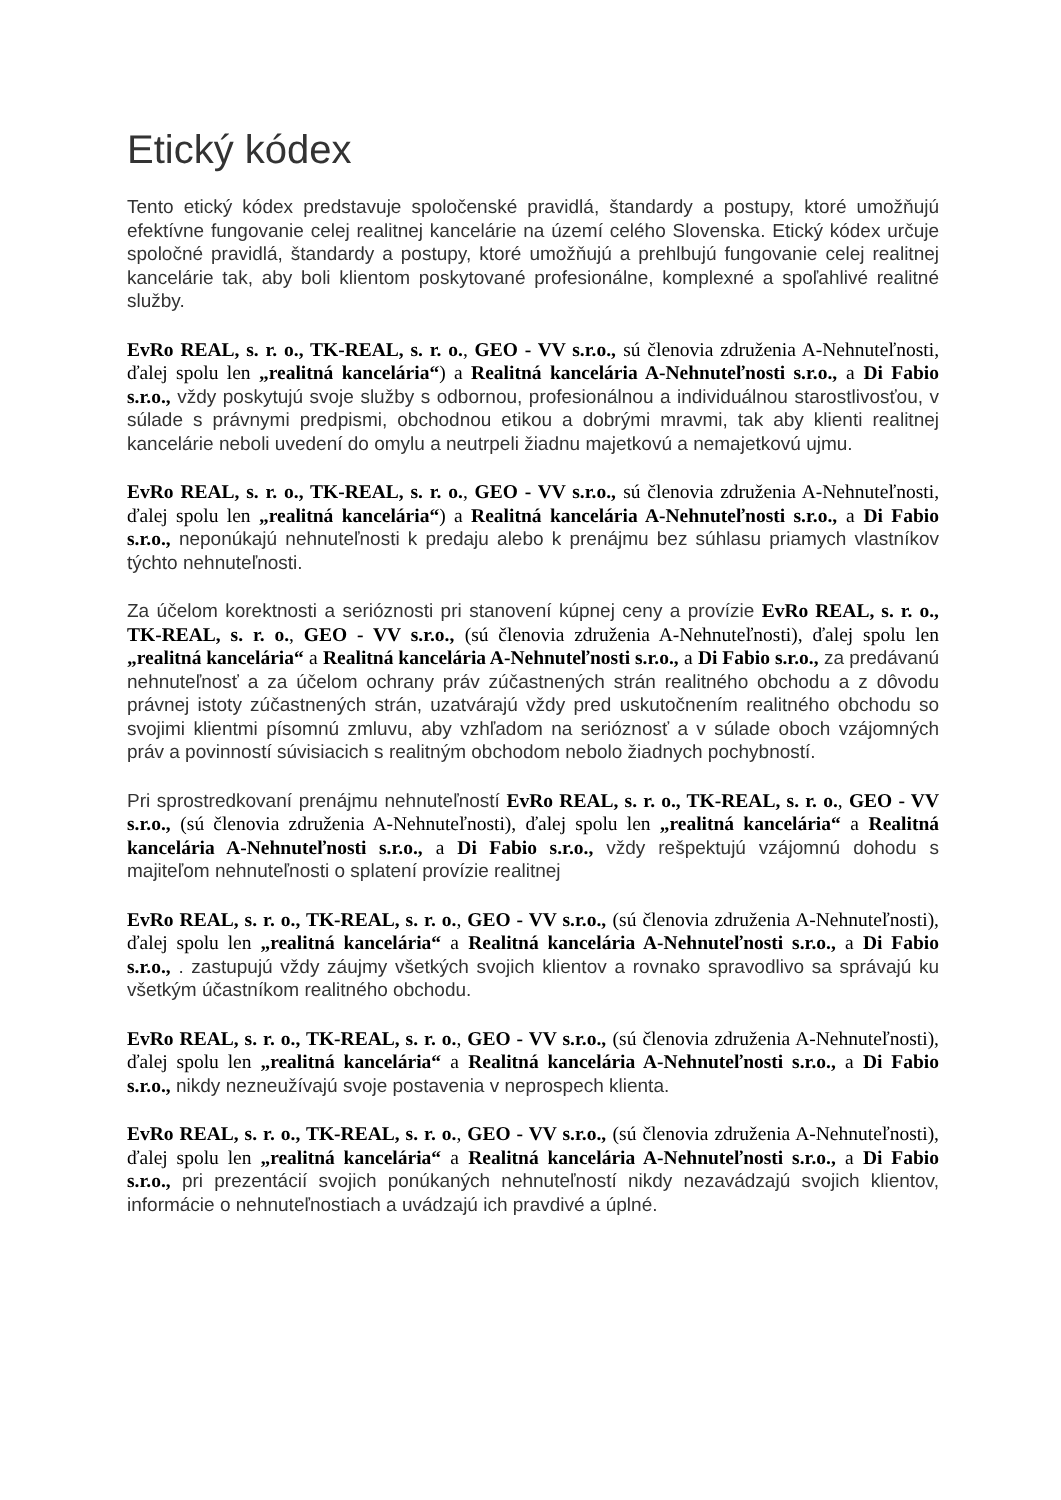Etický kódex
Tento etický kódex predstavuje spoločenské pravidlá, štandardy a postupy, ktoré umožňujú efektívne fungovanie celej realitnej kancelárie na území celého Slovenska. Etický kódex určuje spoločné pravidlá, štandardy a postupy, ktoré umožňujú a prehlbujú fungovanie celej realitnej kancelárie tak, aby boli klientom poskytované profesionálne, komplexné a spoľahlivé realitné služby.
EvRo REAL, s. r. o., TK-REAL, s. r. o., GEO - VV s.r.o., sú členovia združenia A-Nehnuteľnosti, ďalej spolu len „realitná kancelária“) a Realitná kancelária A-Nehnuteľnosti s.r.o., a Di Fabio s.r.o., vždy poskytujú svoje služby s odbornou, profesionálnou a individuálnou starostlivosťou, v súlade s právnymi predpismi, obchodnou etikou a dobrými mravmi, tak aby klienti realitnej kancelárie neboli uvedení do omylu a neutrpeli žiadnu majetkovú a nemajetkovú ujmu.
EvRo REAL, s. r. o., TK-REAL, s. r. o., GEO - VV s.r.o., sú členovia združenia A-Nehnuteľnosti, ďalej spolu len „realitná kancelária“) a Realitná kancelária A-Nehnuteľnosti s.r.o., a Di Fabio s.r.o., neponúkajú nehnuteľnosti k predaju alebo k prenájmu bez súhlasu priamych vlastníkov týchto nehnuteľnosti.
Za účelom korektnosti a serióznosti pri stanovení kúpnej ceny a provízie EvRo REAL, s. r. o., TK-REAL, s. r. o., GEO - VV s.r.o., (sú členovia združenia A-Nehnuteľnosti), ďalej spolu len „realitná kancelária“ a Realitná kancelária A-Nehnuteľnosti s.r.o., a Di Fabio s.r.o., za predávanú nehnuteľnosť a za účelom ochrany práv zúčastnených strán realitného obchodu a z dôvodu právnej istoty zúčastnených strán, uzatvárajú vždy pred uskutočnením realitného obchodu so svojimi klientmi písomnú zmluvu, aby vzhľadom na serióznosť a v súlade oboch vzájomných práv a povinností súvisiacich s realitným obchodom nebolo žiadnych pochybností.
Pri sprostredkovaní prenájmu nehnuteľností EvRo REAL, s. r. o., TK-REAL, s. r. o., GEO - VV s.r.o., (sú členovia združenia A-Nehnuteľnosti), ďalej spolu len „realitná kancelária“ a Realitná kancelária A-Nehnuteľnosti s.r.o., a Di Fabio s.r.o., vždy rešpektujú vzájomnú dohodu s majiteľom nehnuteľnosti o splatení provízie realitnej
EvRo REAL, s. r. o., TK-REAL, s. r. o., GEO - VV s.r.o., (sú členovia združenia A-Nehnuteľnosti), ďalej spolu len „realitná kancelária“ a Realitná kancelária A-Nehnuteľnosti s.r.o., a Di Fabio s.r.o., . zastupujú vždy záujmy všetkých svojich klientov a rovnako spravodlivo sa správajú ku všetkým účastníkom realitného obchodu.
EvRo REAL, s. r. o., TK-REAL, s. r. o., GEO - VV s.r.o., (sú členovia združenia A-Nehnuteľnosti), ďalej spolu len „realitná kancelária“ a Realitná kancelária A-Nehnuteľnosti s.r.o., a Di Fabio s.r.o., nikdy nezneužívajú svoje postavenia v neprospech klienta.
EvRo REAL, s. r. o., TK-REAL, s. r. o., GEO - VV s.r.o., (sú členovia združenia A-Nehnuteľnosti), ďalej spolu len „realitná kancelária“ a Realitná kancelária A-Nehnuteľnosti s.r.o., a Di Fabio s.r.o., pri prezentácií svojich ponúkaných nehnuteľností nikdy nezavádzajú svojich klientov, informácie o nehnuteľnostiach a uvádzajú ich pravdivé a úplné.